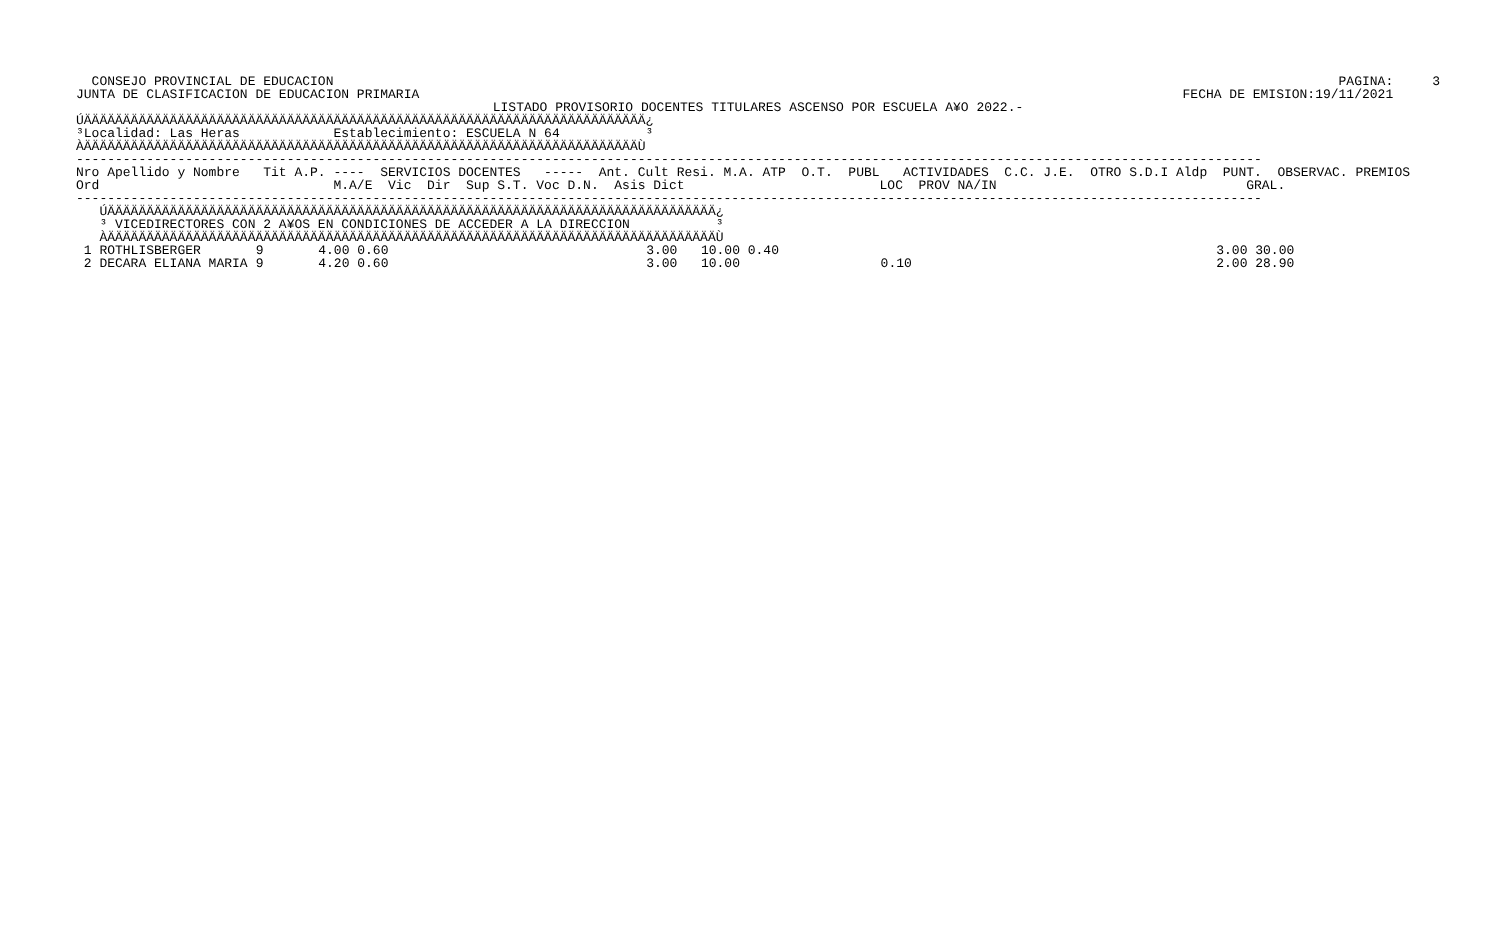CONSEJO PROVINCIAL DE EDUCACION
JUNTA DE CLASIFICACION DE EDUCACION PRIMARIA
                    PAGINA:     3
FECHA DE EMISION:19/11/2021
LISTADO PROVISORIO DOCENTES TITULARES ASCENSO POR ESCUELA A¥O 2022.-
ÚÄÄÄÄÄÄÄÄÄÄÄÄÄÄÄÄÄÄÄÄÄÄÄÄÄÄÄÄÄÄÄÄÄÄÄÄÄÄÄÄÄÄÄÄÄÄÄÄÄÄÄÄÄÄÄÄÄÄÄÄÄÄÄÄÄÄÄÄÄÄÄÄ¿
³Localidad: Las Heras            Establecimiento: ESCUELA N 64           ³
ÀÄÄÄÄÄÄÄÄÄÄÄÄÄÄÄÄÄÄÄÄÄÄÄÄÄÄÄÄÄÄÄÄÄÄÄÄÄÄÄÄÄÄÄÄÄÄÄÄÄÄÄÄÄÄÄÄÄÄÄÄÄÄÄÄÄÄÄÄÄÄÄÙ
--------------------------------------------------------------------------------------------------------------------------------------------------------
Nro Apellido y Nombre   Tit A.P. ----  SERVICIOS DOCENTES   -----  Ant. Cult Resi. M.A. ATP  O.T.  PUBL   ACTIVIDADES  C.C. J.E.  OTRO S.D.I Aldp  PUNT.  OBSERVAC. PREMIOS
Ord                              M.A/E  Vic  Dir  Sup S.T. Voc D.N.  Asis Dict                         LOC  PROV NA/IN                                GRAL.
--------------------------------------------------------------------------------------------------------------------------------------------------------
   ÚÄÄÄÄÄÄÄÄÄÄÄÄÄÄÄÄÄÄÄÄÄÄÄÄÄÄÄÄÄÄÄÄÄÄÄÄÄÄÄÄÄÄÄÄÄÄÄÄÄÄÄÄÄÄÄÄÄÄÄÄÄÄÄÄÄÄÄÄÄÄÄÄÄÄÄÄÄÄ¿
   ³ VICEDIRECTORES CON 2 A¥OS EN CONDICIONES DE ACCEDER A LA DIRECCION           ³
   ÀÄÄÄÄÄÄÄÄÄÄÄÄÄÄÄÄÄÄÄÄÄÄÄÄÄÄÄÄÄÄÄÄÄÄÄÄÄÄÄÄÄÄÄÄÄÄÄÄÄÄÄÄÄÄÄÄÄÄÄÄÄÄÄÄÄÄÄÄÄÄÄÄÄÄÄÄÄÄÙ
| 1 ROTHLISBERGER | 9 | 4.00 0.60 | 3.00 | 10.00 0.40 | | 3.00 30.00 |
| 2 DECARA ELIANA MARIA | 9 | 4.20 0.60 | 3.00 | 10.00 | 0.10 | 2.00 28.90 |